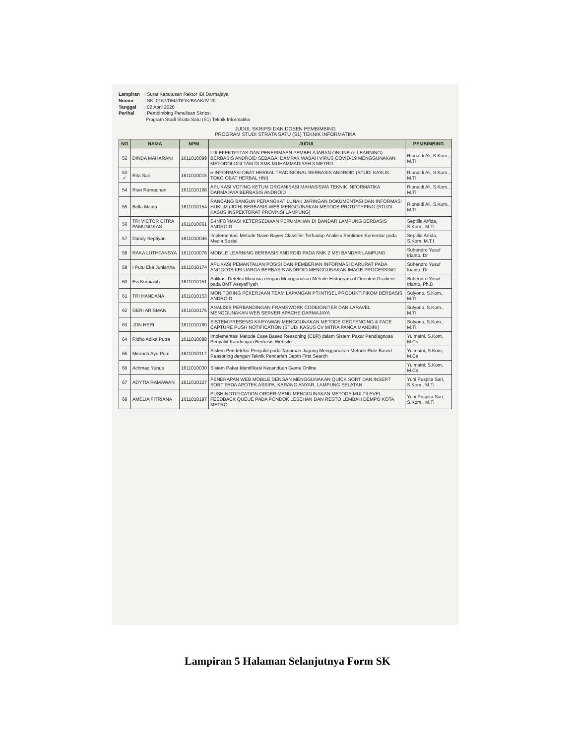Lampiran: Surat Keputusan Rektor IBI Darmajaya
Nomor: SK. 0167/DMJ/DFIK/BAAK/IV-20
Tanggal: 02 April 2020
Perihal: Pembimbing Penulisan Skripsi
Program Studi Strata Satu (S1) Teknik Informatika
JUDUL SKRIPSI DAN DOSEN PEMBIMBING
PROGRAM STUDI STRATA SATU (S1) TEKNIK INFORMATIKA
| NO | NAMA | NPM | JUDUL | PEMBIMBING |
| --- | --- | --- | --- | --- |
| 52 | DINDA MAHARANI | 1611010099 | UJI EFEKTIFITAS DAN PENERIMAAN PEMBELAJARAN ONLINE (e-LEARNING) BERBASIS ANDROID SEBAGAI DAMPAK WABAH VIRUS COVID-19 MENGGUNAKAN METODOLOGI TAM DI SMK MUHAMMADIYAH 3 METRO | Rionaldi Ali, S.Kom., M.TI |
| 53 ✓ | Rita Sari | 1611010015 | e-INFORMASI OBAT HERBAL TRADISIONAL BERBASIS ANDROID (STUDI KASUS : TOKO OBAT HERBAL HNI) | Rionaldi Ali, S.Kom., M.TI |
| 54 | Rian Ramadhan | 1611010168 | APLIKASI VOTING KETUM ORGANISASI MAHASISWA TEKNIK INFORMATIKA DARMAJAYA BERBASIS ANDROID | Rionaldi Ali, S.Kom., M.TI |
| 55 | Bella Manta | 1611010154 | RANCANG BANGUN PERANGKAT LUNAK JARINGAN DOKUMENTASI DAN INFORMASI HUKUM (JDIH) BERBASIS WEB MENGGUNAKAN METODE PROTOTYPING (STUDI KASUS INSPEKTORAT PROVINSI LAMPUNG) | Rionaldi Ali, S.Kom., M.TI |
| 56 | TRI VICTOR CITRA PAMUNGKAS | 1611010061 | E-INFORMASI KETERSEDIAAN PERUMAHAN DI BANDAR LAMPUNG BERBASIS ANDROID | Septilia Arfida, S.Kom., M.TI |
| 57 | Dandy Septiyan | 1611010046 | Implementasi Metode Naive Bayes Classifier Terhadap Analisis Sentimen Komentar pada Media Sosial | Septilia Arfida, S.Kom, M.T.I |
| 58 | RAKA LUTHFANSYA | 1611010076 | MOBILE LEARNING BERBASIS ANDROID PADA SMK 2 MEI BANDAR LAMPUNG | Suhendro Yusuf Irianto, Dr |
| 59 | I Putu Eka Juniartha | 1611010174 | APLIKASI PEMANTAUAN POSISI DAN PEMBERIAN INFORMASI DARURAT PADA ANGGOTA KELUARGA BERBASIS ANDROID MENGGUNAKAN IMAGE PROCESSING | Suhendro Yusuf Irianto, Dr |
| 60 | Evi Kurniasih | 1611010151 | Aplikasi Deteksi Manusia dengan Menggunakan Metode Histogram of Oriented Gradient pada BMT Assyafi'iyah | Suhendro Yusuf Irianto, Ph.D |
| 61 | TRI HANDANA | 1611010153 | MONITORING PEKERJAAN TEAM LAPANGAN PT.INTISEL PRODUKTIFIKOM BERBASIS ANDROID | Sulyono, S.Kom., M.TI |
| 62 | GERI ARISMAN | 1611010175 | ANALISIS PERBANDINGAN FRAMEWORK CODEIGNITER DAN LARAVEL MENGGUNAKAN WEB SERVER APACHE DARMAJAYA | Sulyono, S.Kom., M.TI |
| 63 | JON HERI | 1611010160 | SISTEM PRESENSI KARYAWAN MENGGUNAKAN METODE GEOFENCING & FACE CAPTURE PUSH NOTIFICATION (STUDI KASUS CV MITRA PANCA MANDIRI) | Sulyono, S.Kom., M.TI |
| 64 | Ridho Adika Putra | 1611010088 | Implementasi Metode Case Based Reasoning (CBR) dalam Sistem Pakar Pendiagnosa Penyakit Kandungan Berbasis Website | Yulmaini, S.Kom, M.Cs |
| 65 | Miranda Ayu Putri | 1611010117 | Sistem Pendeteksi Penyakit pada Tanaman Jagung Menggunakan Metode Rule Based Reasoning dengan Teknik Pencarian Depth First Search | Yulmaini, S.Kom, M.Cs |
| 66 | Achmad Yunus | 1611010030 | Sistem Pakar Identifikasi Kecanduan Game Online | Yulmaini, S.Kom, M.Cs |
| 67 | ADYTIA RAMAWAN | 1611010127 | PENERAPAN WEB MOBILE DENGAN MENGGUNAKAN QUICK SORT DAN INSERT SORT PADA APOTEK ASSIPA, KARANG ANYAR, LAMPUNG SELATAN | Yuni Puspita Sari, S.Kom., M.TI |
| 68 | AMELIA FITRIANA | 1611010197 | PUSH-NOTIFICATION ORDER MENU MENGGUNAKAN METODE MULTILEVEL FEEDBACK QUEUE PADA PONDOK LESEHAN DAN RESTO LEMBAH DEMPO KOTA METRO | Yuni Puspita Sari, S.Kom., M.TI |
Lampiran 5 Halaman Selanjutnya Form SK